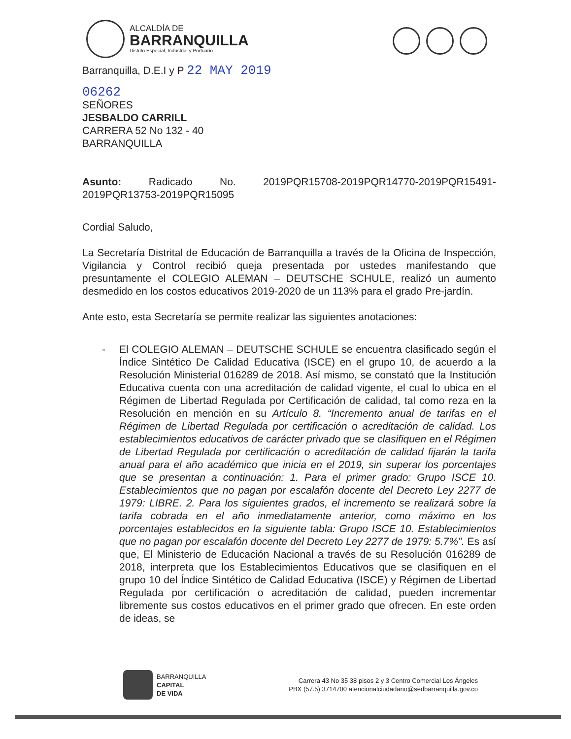ALCALDÍA DE
BARRANQUILLA
Distrito Especial, Industrial y Portuario
Barranquilla, D.E.I y P 22 MAY 2019
06262
SEÑORES
JESBALDO CARRILL
CARRERA 52 No 132 - 40
BARRANQUILLA
Asunto: Radicado No. 2019PQR15708-2019PQR14770-2019PQR15491-2019PQR13753-2019PQR15095
Cordial Saludo,
La Secretaría Distrital de Educación de Barranquilla a través de la Oficina de Inspección, Vigilancia y Control recibió queja presentada por ustedes manifestando que presuntamente el COLEGIO ALEMAN – DEUTSCHE SCHULE, realizó un aumento desmedido en los costos educativos 2019-2020 de un 113% para el grado Pre-jardín.
Ante esto, esta Secretaría se permite realizar las siguientes anotaciones:
- El COLEGIO ALEMAN – DEUTSCHE SCHULE se encuentra clasificado según el Índice Sintético De Calidad Educativa (ISCE) en el grupo 10, de acuerdo a la Resolución Ministerial 016289 de 2018. Así mismo, se constató que la Institución Educativa cuenta con una acreditación de calidad vigente, el cual lo ubica en el Régimen de Libertad Regulada por Certificación de calidad, tal como reza en la Resolución en mención en su Artículo 8. “Incremento anual de tarifas en el Régimen de Libertad Regulada por certificación o acreditación de calidad. Los establecimientos educativos de carácter privado que se clasifiquen en el Régimen de Libertad Regulada por certificación o acreditación de calidad fijarán la tarifa anual para el año académico que inicia en el 2019, sin superar los porcentajes que se presentan a continuación: 1. Para el primer grado: Grupo ISCE 10. Establecimientos que no pagan por escalafón docente del Decreto Ley 2277 de 1979: LIBRE. 2. Para los siguientes grados, el incremento se realizará sobre la tarifa cobrada en el año inmediatamente anterior, como máximo en los porcentajes establecidos en la siguiente tabla: Grupo ISCE 10. Establecimientos que no pagan por escalafón docente del Decreto Ley 2277 de 1979: 5.7%”. Es así que, El Ministerio de Educación Nacional a través de su Resolución 016289 de 2018, interpreta que los Establecimientos Educativos que se clasifiquen en el grupo 10 del Índice Sintético de Calidad Educativa (ISCE) y Régimen de Libertad Regulada por certificación o acreditación de calidad, pueden incrementar libremente sus costos educativos en el primer grado que ofrecen. En este orden de ideas, se
BARRANQUILLA
CAPITAL
DE VIDA
Carrera 43 No 35 38 pisos 2 y 3 Centro Comercial Los Ángeles
PBX (57.5) 3714700 atencionalciudadano@sedbarranquilla.gov.co